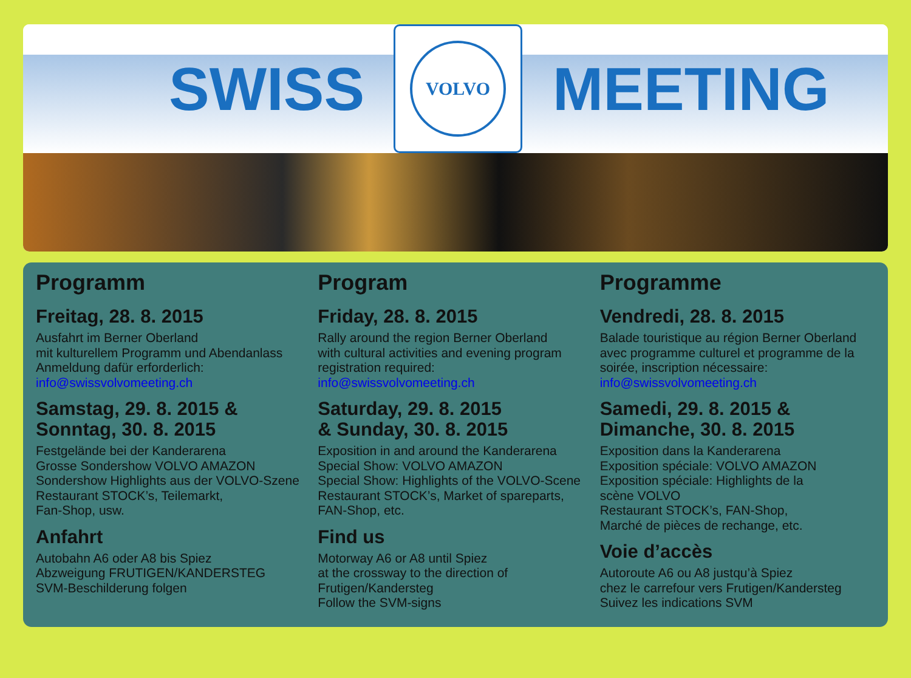SWISS
VOLVO
MEETING
Programm
Freitag, 28. 8. 2015
Ausfahrt im Berner Oberland
mit kulturellem Programm und Abendanlass
Anmeldung dafür erforderlich:
info@swissvolvomeeting.ch
Samstag, 29. 8. 2015 &
Sonntag, 30. 8. 2015
Festgelände bei der Kanderarena
Grosse Sondershow VOLVO AMAZON
Sondershow Highlights aus der VOLVO-Szene
Restaurant STOCK’s, Teilemarkt,
Fan-Shop, usw.
Anfahrt
Autobahn A6 oder A8 bis Spiez
Abzweigung FRUTIGEN/KANDERSTEG
SVM-Beschilderung folgen
Program
Friday, 28. 8. 2015
Rally around the region Berner Oberland
with cultural activities and evening program
registration required:
info@swissvolvomeeting.ch
Saturday, 29. 8. 2015
& Sunday, 30. 8. 2015
Exposition in and around the Kanderarena
Special Show: VOLVO AMAZON
Special Show: Highlights of the VOLVO-Scene
Restaurant STOCK’s, Market of spareparts,
FAN-Shop, etc.
Find us
Motorway A6 or A8 until Spiez
at the crossway to the direction of
Frutigen/Kandersteg
Follow the SVM-signs
Programme
Vendredi, 28. 8. 2015
Balade touristique au région Berner Oberland
avec programme culturel et programme de la
soirée, inscription nécessaire:
info@swissvolvomeeting.ch
Samedi, 29. 8. 2015 &
Dimanche, 30. 8. 2015
Exposition dans la Kanderarena
Exposition spéciale: VOLVO AMAZON
Exposition spéciale: Highlights de la
scène VOLVO
Restaurant STOCK’s, FAN-Shop,
Marché de pièces de rechange, etc.
Voie d’accès
Autoroute A6 ou A8 justqu’à Spiez
chez le carrefour vers Frutigen/Kandersteg
Suivez les indications SVM